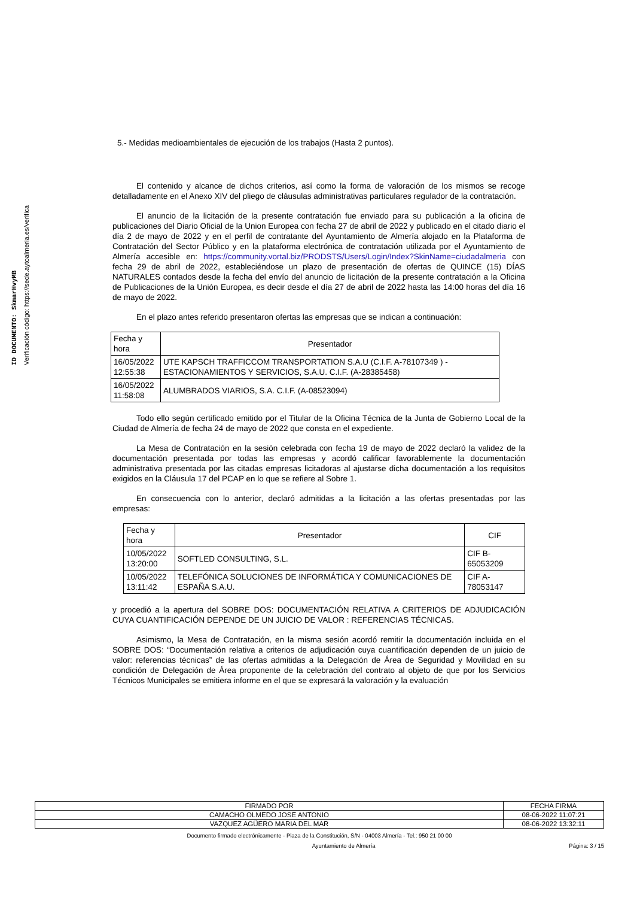ID DOCUMENTO: SkmarHvyMB
Verificación código: https://sede.aytoalmeria.es/verifica
5.- Medidas medioambientales de ejecución de los trabajos (Hasta 2 puntos).
El contenido y alcance de dichos criterios, así como la forma de valoración de los mismos se recoge detalladamente en el Anexo XIV del pliego de cláusulas administrativas particulares regulador de la contratación.
El anuncio de la licitación de la presente contratación fue enviado para su publicación a la oficina de publicaciones del Diario Oficial de la Union Europea con fecha 27 de abril de 2022 y publicado en el citado diario el día 2 de mayo de 2022 y en el perfil de contratante del Ayuntamiento de Almería alojado en la Plataforma de Contratación del Sector Público y en la plataforma electrónica de contratación utilizada por el Ayuntamiento de Almería accesible en: https://community.vortal.biz/PRODSTS/Users/Login/Index?SkinName=ciudadalmeria con fecha 29 de abril de 2022, estableciéndose un plazo de presentación de ofertas de QUINCE (15) DÍAS NATURALES contados desde la fecha del envío del anuncio de licitación de la presente contratación a la Oficina de Publicaciones de la Unión Europea, es decir desde el día 27 de abril de 2022 hasta las 14:00 horas del día 16 de mayo de 2022.
En el plazo antes referido presentaron ofertas las empresas que se indican a continuación:
| Fecha y hora | Presentador |
| --- | --- |
| 16/05/2022 12:55:38 | UTE KAPSCH TRAFFICCOM TRANSPORTATION S.A.U (C.I.F. A-78107349 ) - ESTACIONAMIENTOS Y SERVICIOS, S.A.U. C.I.F. (A-28385458) |
| 16/05/2022 11:58:08 | ALUMBRADOS VIARIOS, S.A. C.I.F. (A-08523094) |
Todo ello según certificado emitido por el Titular de la Oficina Técnica de la Junta de Gobierno Local de la Ciudad de Almería de fecha 24 de mayo de 2022 que consta en el expediente.
La Mesa de Contratación en la sesión celebrada con fecha 19 de mayo de 2022 declaró la validez de la documentación presentada por todas las empresas y acordó calificar favorablemente la documentación administrativa presentada por las citadas empresas licitadoras al ajustarse dicha documentación a los requisitos exigidos en la Cláusula 17 del PCAP en lo que se refiere al Sobre 1.
En consecuencia con lo anterior, declaró admitidas a la licitación a las ofertas presentadas por las empresas:
| Fecha y hora | Presentador | CIF |
| --- | --- | --- |
| 10/05/2022 13:20:00 | SOFTLED CONSULTING, S.L. | CIF B-65053209 |
| 10/05/2022 13:11:42 | TELEFÓNICA SOLUCIONES DE INFORMÁTICA Y COMUNICACIONES DE ESPAÑA S.A.U. | CIF A-78053147 |
y procedió a la apertura del SOBRE DOS: DOCUMENTACIÓN RELATIVA A CRITERIOS DE ADJUDICACIÓN CUYA CUANTIFICACIÓN DEPENDE DE UN JUICIO DE VALOR : REFERENCIAS TÉCNICAS.
Asimismo, la Mesa de Contratación, en la misma sesión acordó remitir la documentación incluida en el SOBRE DOS: “Documentación relativa a criterios de adjudicación cuya cuantificación dependen de un juicio de valor: referencias técnicas” de las ofertas admitidas a la Delegación de Área de Seguridad y Movilidad en su condición de Delegación de Área proponente de la celebración del contrato al objeto de que por los Servicios Técnicos Municipales se emitiera informe en el que se expresará la valoración y la evaluación
| FIRMADO POR | FECHA FIRMA |
| CAMACHO OLMEDO JOSE ANTONIO | 08-06-2022 11:07:21 |
| VAZQUEZ AGÜERO MARIA DEL MAR | 08-06-2022 13:32:11 |
Documento firmado electrónicamente - Plaza de la Constitución, S/N - 04003 Almería - Tel.: 950 21 00 00
Ayuntamiento de Almería Página: 3 / 15